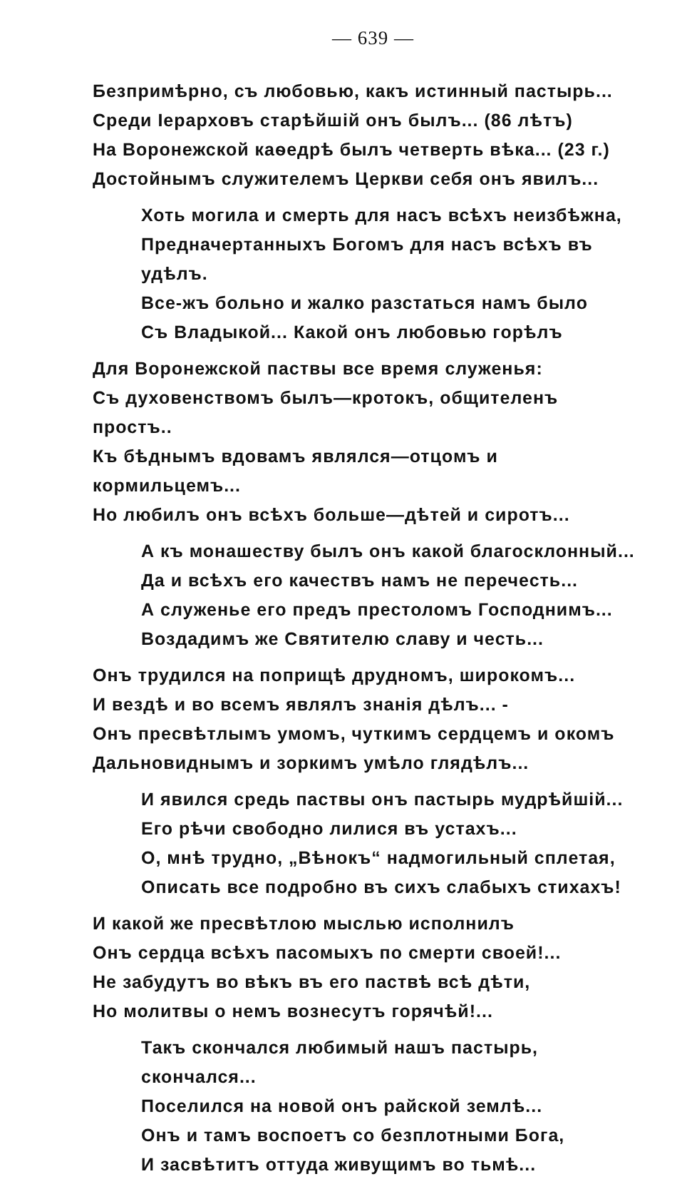— 639 —
Безпримѣрно, съ любовью, какъ истинный пастырь...
Среди Іерарховъ старѣйшій онъ былъ... (86 лѣтъ)
На Воронежской каѳедрѣ былъ четверть вѣка... (23 г.)
Достойнымъ служителемъ Церкви себя онъ явилъ...
Хоть могила и смерть для насъ всѣхъ неизбѣжна,
Предначертанныхъ Богомъ для насъ всѣхъ въ удѣлъ.
Все-жъ больно и жалко разстаться намъ было
Съ Владыкой... Какой онъ любовью горѣлъ
Для Воронежской паствы все время служенья:
Съ духовенствомъ былъ—кротокъ, общителенъ простъ..
Къ бѣднымъ вдовамъ являлся—отцомъ и кормильцемъ...
Но любилъ онъ всѣхъ больше—дѣтей и сиротъ...
А къ монашеству былъ онъ какой благосклонный...
Да и всѣхъ его качествъ намъ не перечесть...
А служенье его предъ престоломъ Господнимъ...
Воздадимъ же Святителю славу и честь...
Онъ трудился на поприщѣ друдномъ, широкомъ...
И вездѣ и во всемъ являлъ знанія дѣлъ... -
Онъ пресвѣтлымъ умомъ, чуткимъ сердцемъ и окомъ
Дальновиднымъ и зоркимъ умѣло глядѣлъ...
И явился средь паствы онъ пастырь мудрѣйшій...
Его рѣчи свободно лилися въ устахъ...
О, мнѣ трудно, „Вѣнокъ“ надмогильный сплетая,
Описать все подробно въ сихъ слабыхъ стихахъ!
И какой же пресвѣтлою мыслью исполнилъ
Онъ сердца всѣхъ пасомыхъ по смерти своей!...
Не забудутъ во вѣкъ въ его паствѣ всѣ дѣти,
Но молитвы о немъ вознесутъ горячѣй!...
Такъ скончался любимый нашъ пастырь, скончался...
Поселился на новой онъ райской землѣ...
Онъ и тамъ воспоетъ со безплотными Бога,
И засвѣтитъ оттуда живущимъ во тьмѣ...